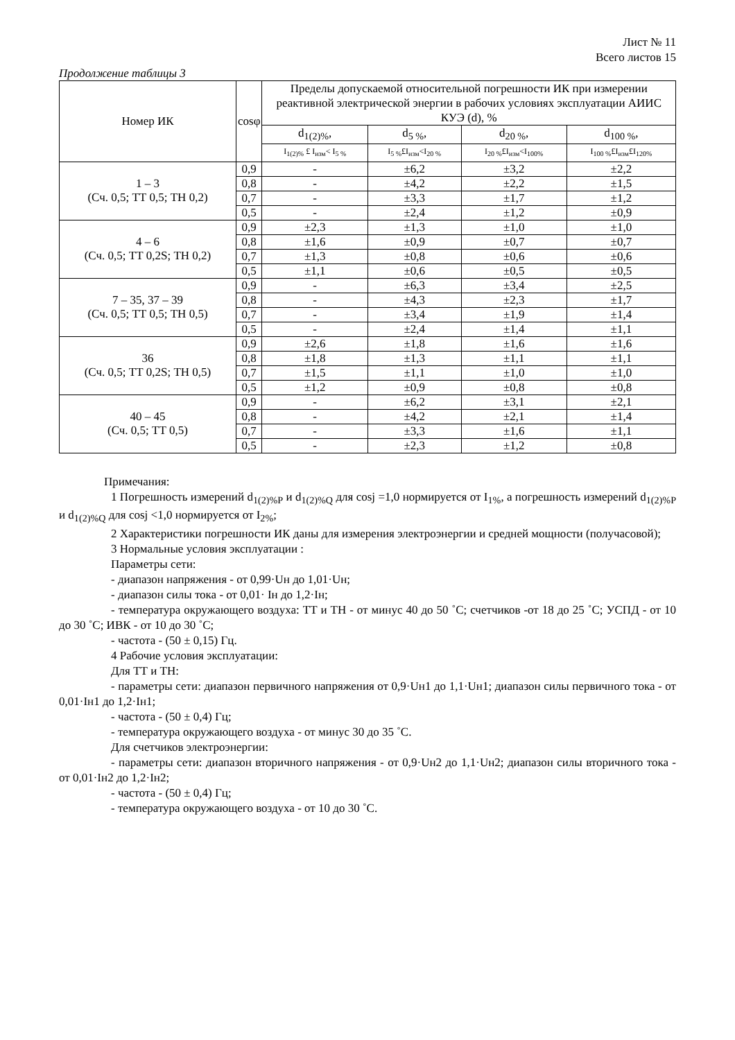Лист № 11
Всего листов 15
Продолжение таблицы 3
| Номер ИК | cosφ | Пределы допускаемой относительной погрешности ИК при измерении реактивной электрической энергии в рабочих условиях эксплуатации АИИС КУЭ (d), % | | | |
| --- | --- | --- | --- | --- | --- |
| | | d<sub>1(2)%</sub>, | d<sub>5 %</sub>, | d<sub>20 %</sub>, | d<sub>100 %</sub>, |
| | | I<sub>1(2)%</sub> £ I<sub>изм</sub>< I<sub>5 %</sub> | I<sub>5 %</sub>£I<sub>изм</sub><I<sub>20 %</sub> | I<sub>20 %</sub>£I<sub>изм</sub><I<sub>100%</sub> | I<sub>100 %</sub>£I<sub>изм</sub>£I<sub>120%</sub> |
| 1 – 3 (Сч. 0,5; ТТ 0,5; ТН 0,2) | 0,9 | - | ±6,2 | ±3,2 | ±2,2 |
| | 0,8 | - | ±4,2 | ±2,2 | ±1,5 |
| | 0,7 | - | ±3,3 | ±1,7 | ±1,2 |
| | 0,5 | - | ±2,4 | ±1,2 | ±0,9 |
| 4 – 6 (Сч. 0,5; ТТ 0,2S; ТН 0,2) | 0,9 | ±2,3 | ±1,3 | ±1,0 | ±1,0 |
| | 0,8 | ±1,6 | ±0,9 | ±0,7 | ±0,7 |
| | 0,7 | ±1,3 | ±0,8 | ±0,6 | ±0,6 |
| | 0,5 | ±1,1 | ±0,6 | ±0,5 | ±0,5 |
| 7 – 35, 37 – 39 (Сч. 0,5; ТТ 0,5; ТН 0,5) | 0,9 | - | ±6,3 | ±3,4 | ±2,5 |
| | 0,8 | - | ±4,3 | ±2,3 | ±1,7 |
| | 0,7 | - | ±3,4 | ±1,9 | ±1,4 |
| | 0,5 | - | ±2,4 | ±1,4 | ±1,1 |
| 36 (Сч. 0,5; ТТ 0,2S; ТН 0,5) | 0,9 | ±2,6 | ±1,8 | ±1,6 | ±1,6 |
| | 0,8 | ±1,8 | ±1,3 | ±1,1 | ±1,1 |
| | 0,7 | ±1,5 | ±1,1 | ±1,0 | ±1,0 |
| | 0,5 | ±1,2 | ±0,9 | ±0,8 | ±0,8 |
| 40 – 45 (Сч. 0,5; ТТ 0,5) | 0,9 | - | ±6,2 | ±3,1 | ±2,1 |
| | 0,8 | - | ±4,2 | ±2,1 | ±1,4 |
| | 0,7 | - | ±3,3 | ±1,6 | ±1,1 |
| | 0,5 | - | ±2,3 | ±1,2 | ±0,8 |
Примечания:
1 Погрешность измерений d<sub>1(2)%P</sub> и d<sub>1(2)%Q</sub> для cosj =1,0 нормируется от I<sub>1%</sub>, а погрешность измерений d<sub>1(2)%P</sub> и d<sub>1(2)%Q</sub> для cosj <1,0 нормируется от I<sub>2%</sub>;
2 Характеристики погрешности ИК даны для измерения электроэнергии и средней мощности (получасовой);
3 Нормальные условия эксплуатации :
Параметры сети:
- диапазон напряжения - от 0,99·Uн до 1,01·Uн;
- диапазон силы тока - от 0,01· Iн до 1,2·Iн;
- температура окружающего воздуха: ТТ и ТН - от минус 40 до 50 ˚С; счетчиков -от 18 до 25 ˚С; УСПД - от 10 до 30 ˚С; ИВК - от 10 до 30 ˚С;
- частота - (50 ± 0,15) Гц.
4 Рабочие условия эксплуатации:
Для ТТ и ТН:
- параметры сети: диапазон первичного напряжения от 0,9·Uн1 до 1,1·Uн1; диапазон силы первичного тока - от 0,01·Iн1 до 1,2·Iн1;
- частота - (50 ± 0,4) Гц;
- температура окружающего воздуха - от минус 30 до 35 ˚С.
Для счетчиков электроэнергии:
- параметры сети: диапазон вторичного напряжения - от 0,9·Uн2 до 1,1·Uн2; диапазон силы вторичного тока - от 0,01·Iн2 до 1,2·Iн2;
- частота - (50 ± 0,4) Гц;
- температура окружающего воздуха - от 10 до 30 ˚С.